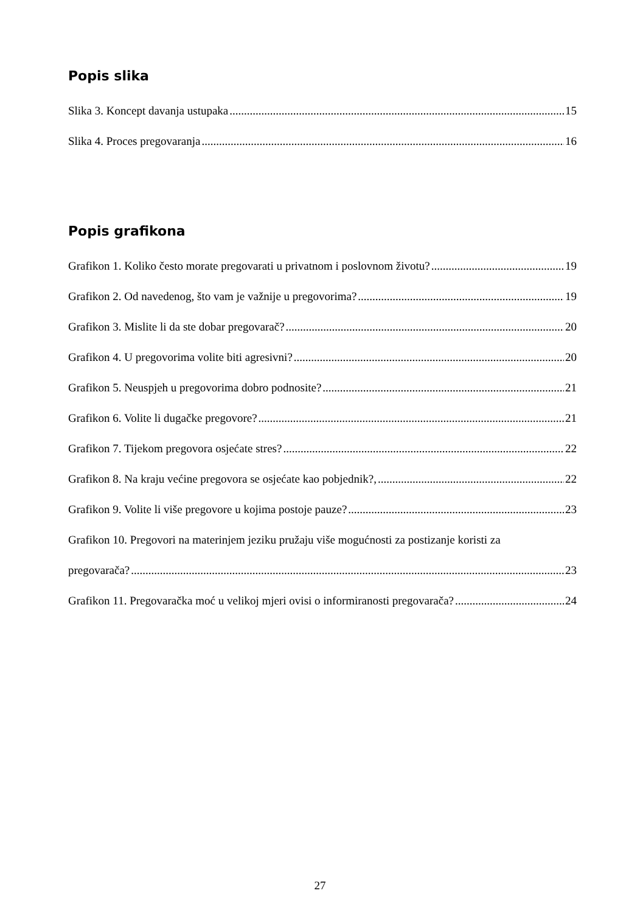Popis slika
Slika 3. Koncept davanja ustupaka 15
Slika 4. Proces pregovaranja 16
Popis grafikona
Grafikon 1. Koliko često morate pregovarati u privatnom i poslovnom životu? 19
Grafikon 2. Od navedenog, što vam je važnije u pregovorima? 19
Grafikon 3. Mislite li da ste dobar pregovarač? 20
Grafikon 4. U pregovorima volite biti agresivni? 20
Grafikon 5. Neuspjeh u pregovorima dobro podnosite? 21
Grafikon 6. Volite li dugačke pregovore? 21
Grafikon 7. Tijekom pregovora osjećate stres? 22
Grafikon 8. Na kraju većine pregovora se osjećate kao pobjednik?, 22
Grafikon 9. Volite li više pregovore u kojima postoje pauze? 23
Grafikon 10. Pregovori na materinjem jeziku pružaju više mogućnosti za postizanje koristi za
pregovarača? 23
Grafikon 11. Pregovaračka moć u velikoj mjeri ovisi o informiranosti pregovarača? 24
27